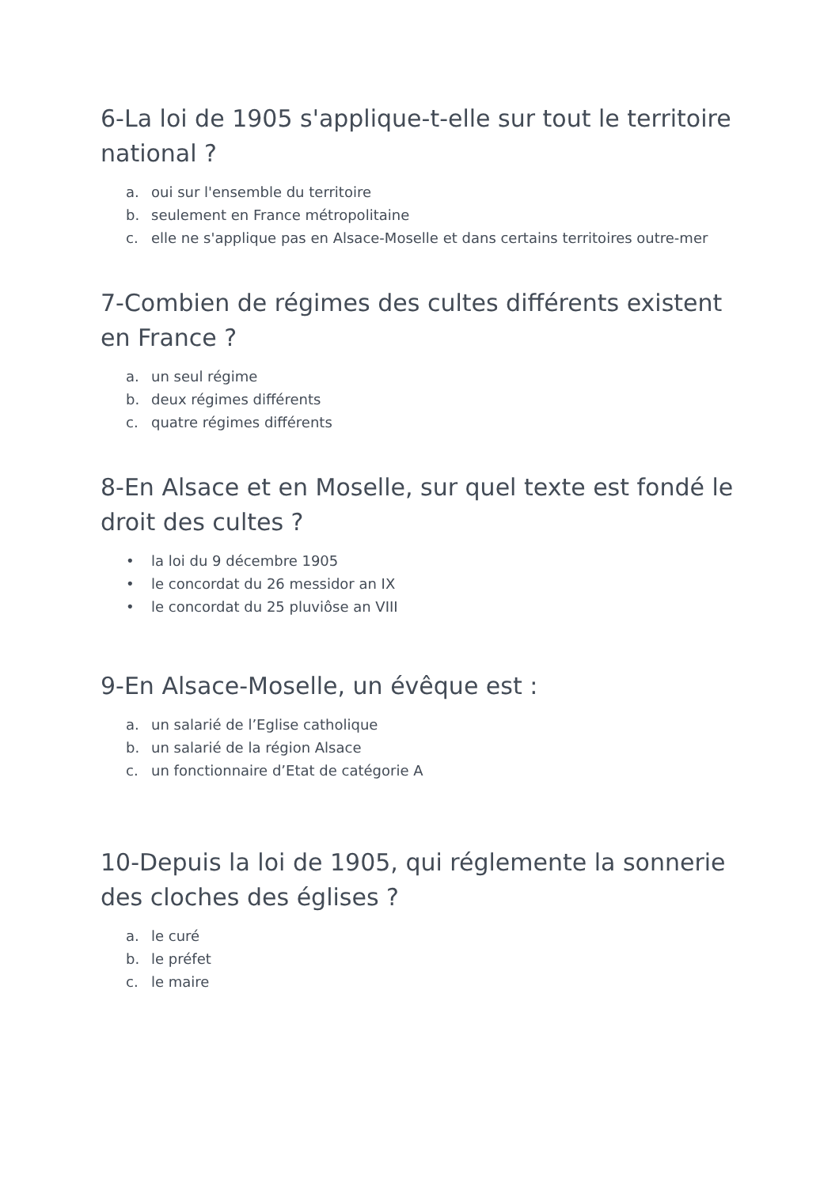6-La loi de 1905 s'applique-t-elle sur tout le territoire national ?
a. oui sur l'ensemble du territoire
b. seulement en France métropolitaine
c. elle ne s'applique pas en Alsace-Moselle et dans certains territoires outre-mer
7-Combien de régimes des cultes différents existent en France ?
a. un seul régime
b. deux régimes différents
c. quatre régimes différents
8-En Alsace et en Moselle, sur quel texte est fondé le droit des cultes ?
• la loi du 9 décembre 1905
• le concordat du 26 messidor an IX
• le concordat du 25 pluviôse an VIII
9-En Alsace-Moselle, un évêque est :
a. un salarié de l’Eglise catholique
b. un salarié de la région Alsace
c. un fonctionnaire d’Etat de catégorie A
10-Depuis la loi de 1905, qui réglemente la sonnerie des cloches des églises ?
a. le curé
b. le préfet
c. le maire